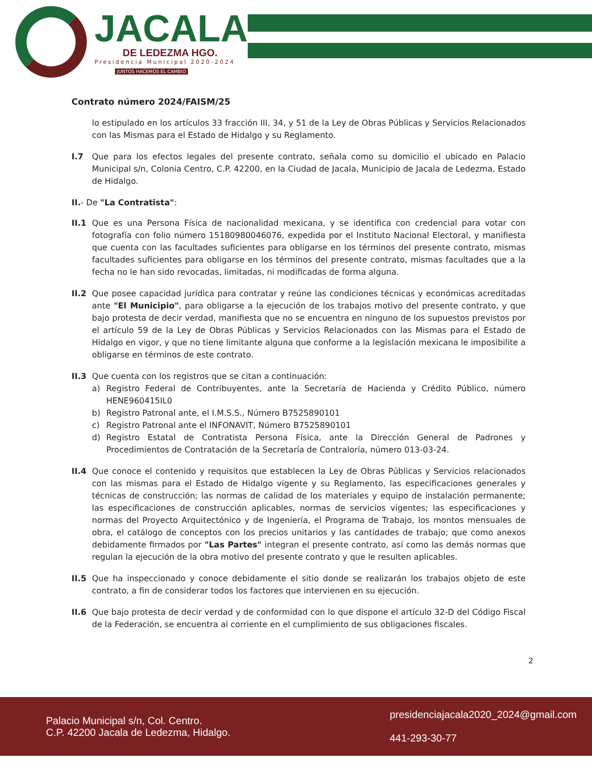JACALA
DE LEDEZMA HGO.
Presidencia Municipal 2020-2024
JUNTOS HACEMOS EL CAMBIO
Contrato número 2024/FAISM/25
lo estipulado en los artículos 33 fracción III, 34, y 51 de la Ley de Obras Públicas y Servicios Relacionados con las Mismas para el Estado de Hidalgo y su Reglamento.
I.7 Que para los efectos legales del presente contrato, señala como su domicilio el ubicado en Palacio Municipal s/n, Colonia Centro, C.P. 42200, en la Ciudad de Jacala, Municipio de Jacala de Ledezma, Estado de Hidalgo.
II.- De "La Contratista":
II.1 Que es una Persona Física de nacionalidad mexicana, y se identifica con credencial para votar con fotografía con folio número 15180980046076, expedida por el Instituto Nacional Electoral, y manifiesta que cuenta con las facultades suficientes para obligarse en los términos del presente contrato, mismas facultades suficientes para obligarse en los términos del presente contrato, mismas facultades que a la fecha no le han sido revocadas, limitadas, ni modificadas de forma alguna.
II.2 Que posee capacidad jurídica para contratar y reúne las condiciones técnicas y económicas acreditadas ante "El Municipio", para obligarse a la ejecución de los trabajos motivo del presente contrato, y que bajo protesta de decir verdad, manifiesta que no se encuentra en ninguno de los supuestos previstos por el artículo 59 de la Ley de Obras Públicas y Servicios Relacionados con las Mismas para el Estado de Hidalgo en vigor, y que no tiene limitante alguna que conforme a la legislación mexicana le imposibilite a obligarse en términos de este contrato.
II.3 Que cuenta con los registros que se citan a continuación:
a) Registro Federal de Contribuyentes, ante la Secretaría de Hacienda y Crédito Público, número HENE960415IL0
b) Registro Patronal ante, el I.M.S.S., Número B7525890101
c) Registro Patronal ante el INFONAVIT, Número B7525890101
d) Registro Estatal de Contratista Persona Física, ante la Dirección General de Padrones y Procedimientos de Contratación de la Secretaría de Contraloría, número 013-03-24.
II.4 Que conoce el contenido y requisitos que establecen la Ley de Obras Públicas y Servicios relacionados con las mismas para el Estado de Hidalgo vigente y su Reglamento, las especificaciones generales y técnicas de construcción; las normas de calidad de los materiales y equipo de instalación permanente; las especificaciones de construcción aplicables, normas de servicios vigentes; las especificaciones y normas del Proyecto Arquitectónico y de Ingeniería, el Programa de Trabajo, los montos mensuales de obra, el catálogo de conceptos con los precios unitarios y las cantidades de trabajo; que como anexos debidamente firmados por "Las Partes" integran el presente contrato, así como las demás normas que regulan la ejecución de la obra motivo del presente contrato y que le resulten aplicables.
II.5 Que ha inspeccionado y conoce debidamente el sitio donde se realizarán los trabajos objeto de este contrato, a fin de considerar todos los factores que intervienen en su ejecución.
II.6 Que bajo protesta de decir verdad y de conformidad con lo que dispone el artículo 32-D del Código Fiscal de la Federación, se encuentra al corriente en el cumplimiento de sus obligaciones fiscales.
2
Palacio Municipal s/n, Col. Centro.
C.P. 42200 Jacala de Ledezma, Hidalgo.
presidenciajacala2020_2024@gmail.com
441-293-30-77